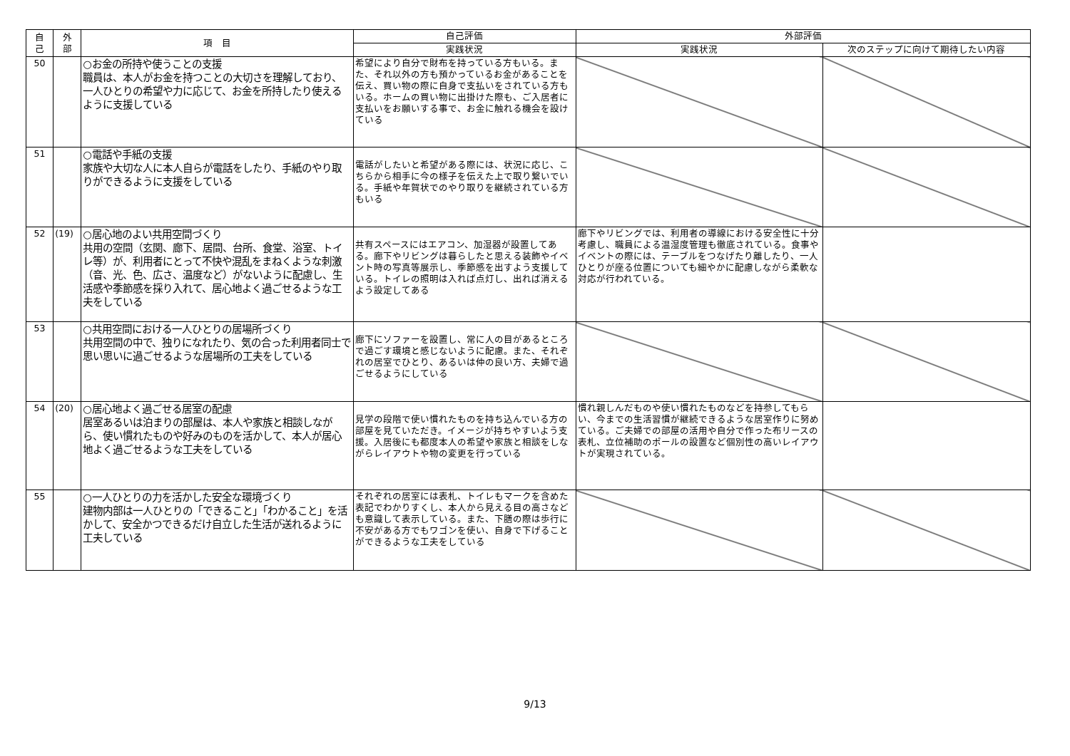| 自 己 | 外 部 | 項 目 | 自己評価 | 外部評価 | |
| --- | --- | --- | --- | --- | --- |
| | | | 実践状況 | 実践状況 | 次のステップに向けて期待したい内容 |
| 50 | | ○お金の所持や使うことの支援 職員は、本人がお金を持つことの大切さを理解しており、一人ひとりの希望や力に応じて、お金を所持したり使えるように支援している | 希望により自分で財布を持っている方もいる。また、それ以外の方も預かっているお金があることを伝え、買い物の際に自身で支払いをされている方もいる。ホームの買い物に出掛けた際も、ご入居者に支払いをお願いする事で、お金に触れる機会を設けている | | |
| 51 | | ○電話や手紙の支援 家族や大切な人に本人自らが電話をしたり、手紙のやり取りができるように支援をしている | 電話がしたいと希望がある際には、状況に応じ、こちらから相手に今の様子を伝えた上で取り繋いでいる。手紙や年賀状でのやり取りを継続されている方もいる | | |
| 52 | (19) | ○居心地のよい共用空間づくり 共用の空間（玄関、廊下、居間、台所、食堂、浴室、トイレ等）が、利用者にとって不快や混乱をまねくような刺激（音、光、色、広さ、温度など）がないように配慮し、生活感や季節感を採り入れて、居心地よく過ごせるような工夫をしている | 共有スペースにはエアコン、加湿器が設置してある。廊下やリビングは暮らしたと思える装飾やイベント時の写真等展示し、季節感を出すよう支援している。トイレの照明は入れば点灯し、出れば消えるよう設定してある | 廊下やリビングでは、利用者の導線における安全性に十分考慮し、職員による温湿度管理も徹底されている。食事やイベントの際には、テーブルをつなげたり離したり、一人ひとりが座る位置についても細やかに配慮しながら柔軟な対応が行われている。 | |
| 53 | | ○共用空間における一人ひとりの居場所づくり 共用空間の中で、独りになれたり、気の合った利用者同士で思い思いに過ごせるような居場所の工夫をしている | 廊下にソファーを設置し、常に人の目があるところで過ごす環境と感じないように配慮。また、それぞれの居室でひとり、あるいは仲の良い方、夫婦で過ごせるようにしている | | |
| 54 | (20) | ○居心地よく過ごせる居室の配慮 居室あるいは泊まりの部屋は、本人や家族と相談しながら、使い慣れたものや好みのものを活かして、本人が居心地よく過ごせるような工夫をしている | 見学の段階で使い慣れたものを持ち込んでいる方の部屋を見ていただき。イメージが持ちやすいよう支援。入居後にも都度本人の希望や家族と相談をしながらレイアウトや物の変更を行っている | 慣れ親しんだものや使い慣れたものなどを持参してもらい、今までの生活習慣が継続できるような居室作りに努めている。ご夫婦での部屋の活用や自分で作った布リースの表札、立位補助のポールの設置など個別性の高いレイアウトが実現されている。 | |
| 55 | | ○一人ひとりの力を活かした安全な環境づくり 建物内部は一人ひとりの「できること」「わかること」を活かして、安全かつできるだけ自立した生活が送れるように工夫している | それぞれの居室には表札、トイレもマークを含めた表記でわかりすくし、本人から見える目の高さなども意識して表示している。また、下膳の際は歩行に不安がある方でもワゴンを使い、自身で下げることができるような工夫をしている | | |
9/13